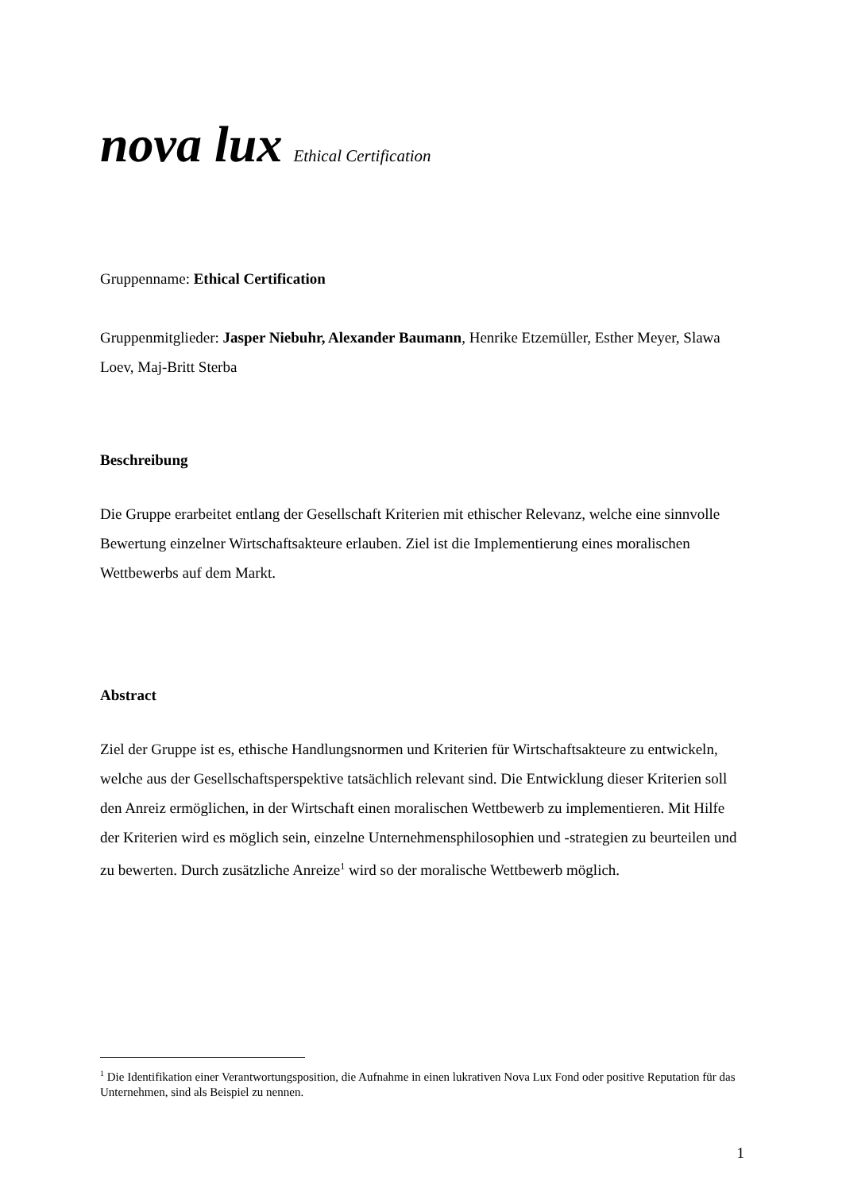nova lux Ethical Certification
Gruppenname: Ethical Certification
Gruppenmitglieder: Jasper Niebuhr, Alexander Baumann, Henrike Etzemüller, Esther Meyer, Slawa Loev, Maj-Britt Sterba
Beschreibung
Die Gruppe erarbeitet entlang der Gesellschaft Kriterien mit ethischer Relevanz, welche eine sinnvolle Bewertung einzelner Wirtschaftsakteure erlauben. Ziel ist die Implementierung eines moralischen Wettbewerbs auf dem Markt.
Abstract
Ziel der Gruppe ist es, ethische Handlungsnormen und Kriterien für Wirtschaftsakteure zu entwickeln, welche aus der Gesellschaftsperspektive tatsächlich relevant sind. Die Entwicklung dieser Kriterien soll den Anreiz ermöglichen, in der Wirtschaft einen moralischen Wettbewerb zu implementieren. Mit Hilfe der Kriterien wird es möglich sein, einzelne Unternehmensphilosophien und -strategien zu beurteilen und zu bewerten. Durch zusätzliche Anreize<sup>1</sup> wird so der moralische Wettbewerb möglich.
<sup>1</sup> Die Identifikation einer Verantwortungsposition, die Aufnahme in einen lukrativen Nova Lux Fond oder positive Reputation für das Unternehmen, sind als Beispiel zu nennen.
1